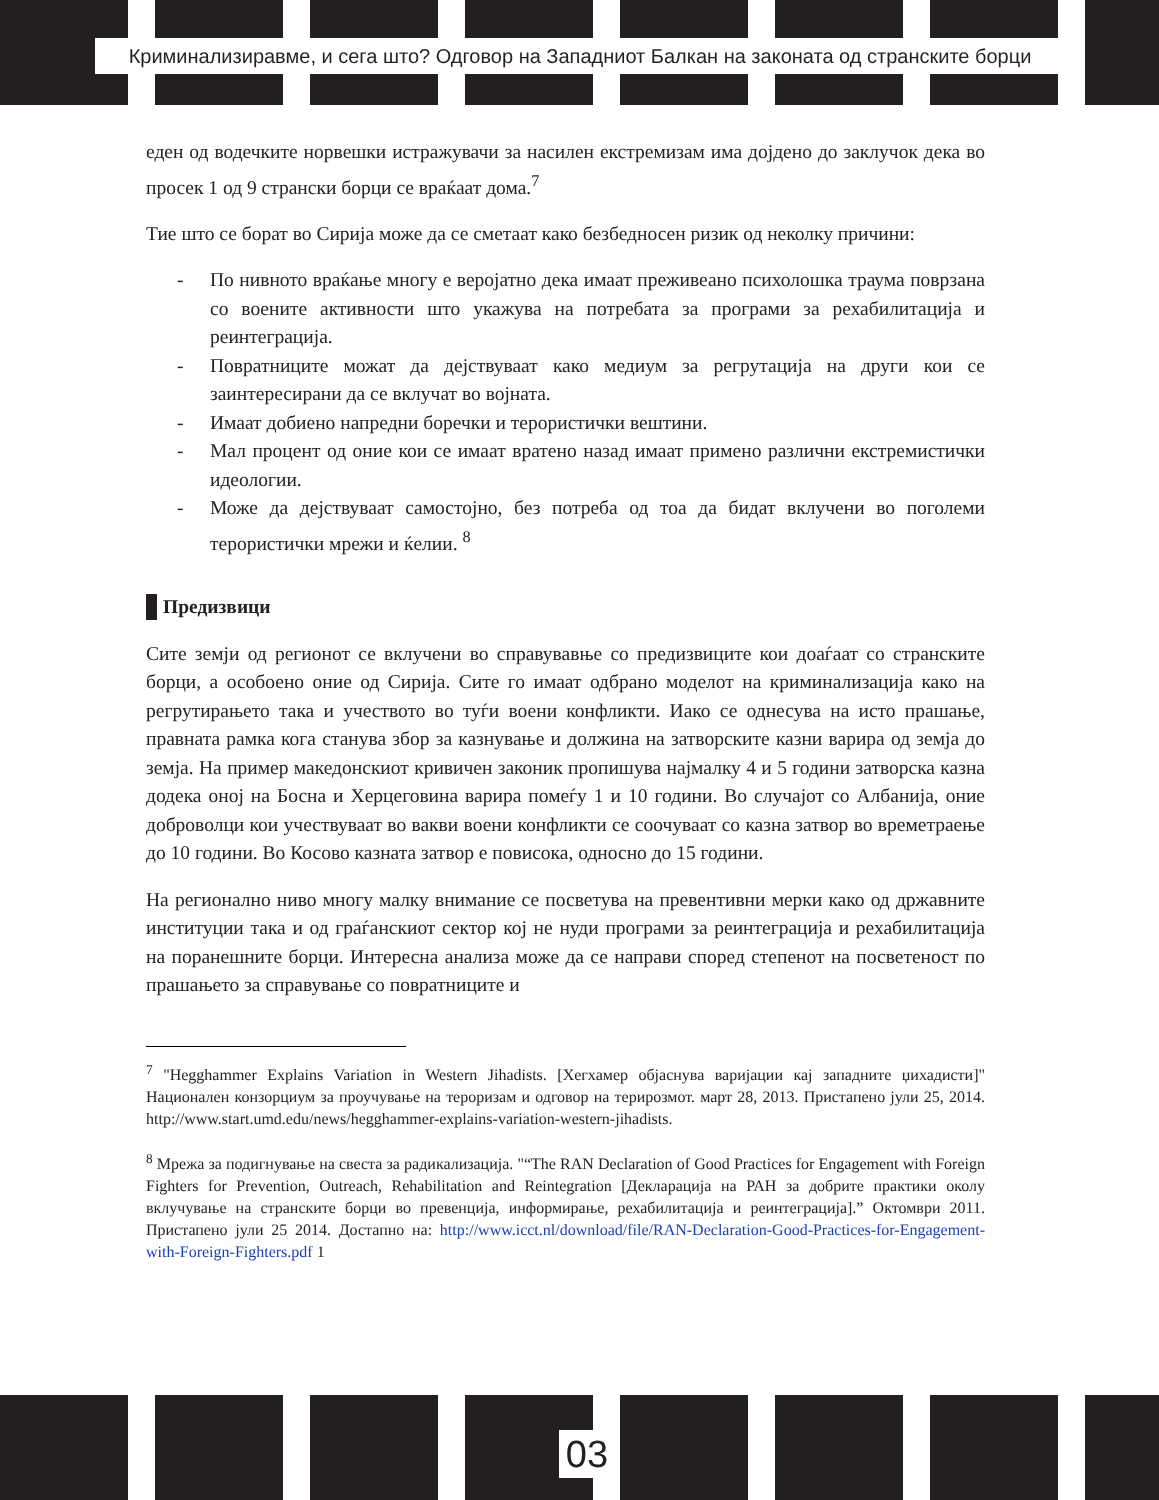Криминализиравме, и сега што? Одговор на Западниот Балкан на законата од странските борци
еден од водечките норвешки истражувачи за насилен екстремизам има дојдено до заклучок дека во просек 1 од 9 странски борци се враќаат дома.<sup>7</sup>
Тие што се борат во Сирија може да се сметаат како безбедносен ризик од неколку причини:
- По нивното враќање многу е веројатно дека имаат преживеано психолошка траума поврзана со воените активности што укажува на потребата за програми за рехабилитација и реинтеграција.
- Повратниците можат да дејствуваат како медиум за регрутација на други кои се заинтересирани да се вклучат во војната.
- Имаат добиено напредни боречки и терористички вештини.
- Мал процент од оние кои се имаат вратено назад имаат примено различни екстремистички идеологии.
- Може да дејствуваат самостојно, без потреба од тоа да бидат вклучени во поголеми терористички мрежи и ќелии. <sup>8</sup>
Предизвици
Сите земји од регионот се вклучени во справувавње со предизвиците кои доаѓаат со странските борци, а особоено оние од Сирија. Сите го имаат одбрано моделот на криминализација како на регрутирањето така и учеството во туѓи воени конфликти. Иако се однесува на исто прашање, правната рамка кога станува збор за казнување и должина на затворските казни варира од земја до земја. На пример македонскиот кривичен законик пропишува најмалку 4 и 5 години затворска казна додека оној на Босна и Херцеговина варира помеѓу 1 и 10 години. Во случајот со Албанија, оние доброволци кои учествуваат во вакви воени конфликти се соочуваат со казна затвор во времетраење до 10 години. Во Косово казната затвор е повисока, односно до 15 години.
На регионално ниво многу малку внимание се посветува на превентивни мерки како од државните институции така и од граѓанскиот сектор кој не нуди програми за реинтеграција и рехабилитација на поранешните борци. Интересна анализа може да се направи според степенот на посветеност по прашањето за справување со повратниците и
<sup>7</sup> "Hegghammer Explains Variation in Western Jihadists. [Хегхамер објаснува варијации кај западните џихадисти]" Национален конзорциум за проучување на тероризам и одговор на терироз­мот. март 28, 2013. Пристапено јули 25, 2014. http://www.start.umd.edu/news/hegghammer-explains-variation-western-jihadists.
<sup>8</sup> Мрежа за подигнување на свеста за радикализација. "“The RAN Declaration of Good Practices for Engagement with Foreign Fighters for Prevention, Outreach, Rehabilitation and Reintegration [Декларација на РАН за добрите практики околу вклучување на странските борци во превенција, информирање, рехабилитација и реинтеграција].” Октомври 2011. Пристапено јули 25 2014. Достапно на: http://www.icct.nl/download/file/RAN-Declaration-Good-Practices-for-Engagement-with-Foreign-Fighters.pdf 1
03